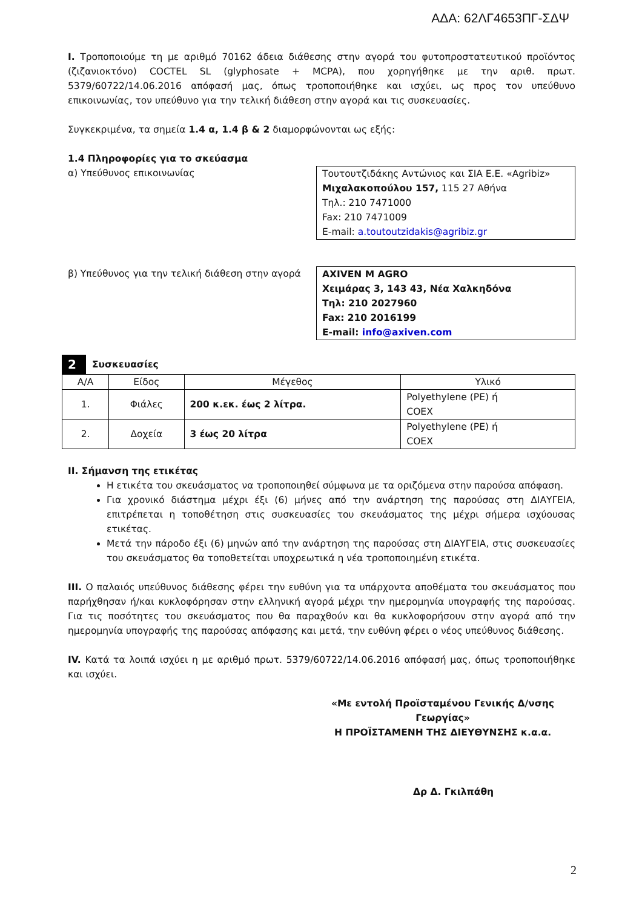ΑΔΑ: 62ΛΓ4653ΠΓ-ΣΔΨ
I. Τροποποιούμε τη με αριθμό 70162 άδεια διάθεσης στην αγορά του φυτοπροστατευτικού προϊόντος (ζιζανιοκτόνο) COCTEL SL (glyphosate + MCPA), που χορηγήθηκε με την αριθ. πρωτ. 5379/60722/14.06.2016 απόφασή μας, όπως τροποποιήθηκε και ισχύει, ως προς τον υπεύθυνο επικοινωνίας, τον υπεύθυνο για την τελική διάθεση στην αγορά και τις συσκευασίες.
Συγκεκριμένα, τα σημεία 1.4 α, 1.4 β & 2 διαμορφώνονται ως εξής:
1.4 Πληροφορίες για το σκεύασμα
α) Υπεύθυνος επικοινωνίας Τουτουτζιδάκης Αντώνιος και ΣΙΑ Ε.Ε. «Agribiz»
Μιχαλακοπούλου 157, 115 27 Αθήνα
Τηλ.: 210 7471000
Fax: 210 7471009
E-mail: a.toutoutzidakis@agribiz.gr
β) Υπεύθυνος για την τελική διάθεση στην αγορά
AXIVEN M AGRO
Χειμάρας 3, 143 43, Νέα Χαλκηδόνα
Τηλ: 210 2027960
Fax: 210 2016199
E-mail: info@axiven.com
2 Συσκευασίες
| Α/Α | Είδος | Μέγεθος | Υλικό |
| --- | --- | --- | --- |
| 1. | Φιάλες | 200 κ.εκ. έως 2 λίτρα. | Polyethylene (PE) ή COEX |
| 2. | Δοχεία | 3 έως 20 λίτρα | Polyethylene (PE) ή COEX |
II. Σήμανση της ετικέτας
Η ετικέτα του σκευάσματος να τροποποιηθεί σύμφωνα με τα οριζόμενα στην παρούσα απόφαση.
Για χρονικό διάστημα μέχρι έξι (6) μήνες από την ανάρτηση της παρούσας στη ΔΙΑΥΓΕΙΑ, επιτρέπεται η τοποθέτηση στις συσκευασίες του σκευάσματος της μέχρι σήμερα ισχύουσας ετικέτας.
Μετά την πάροδο έξι (6) μηνών από την ανάρτηση της παρούσας στη ΔΙΑΥΓΕΙΑ, στις συσκευασίες του σκευάσματος θα τοποθετείται υποχρεωτικά η νέα τροποποιημένη ετικέτα.
III. Ο παλαιός υπεύθυνος διάθεσης φέρει την ευθύνη για τα υπάρχοντα αποθέματα του σκευάσματος που παρήχθησαν ή/και κυκλοφόρησαν στην ελληνική αγορά μέχρι την ημερομηνία υπογραφής της παρούσας. Για τις ποσότητες του σκευάσματος που θα παραχθούν και θα κυκλοφορήσουν στην αγορά από την ημερομηνία υπογραφής της παρούσας απόφασης και μετά, την ευθύνη φέρει ο νέος υπεύθυνος διάθεσης.
IV. Κατά τα λοιπά ισχύει η με αριθμό πρωτ. 5379/60722/14.06.2016 απόφασή μας, όπως τροποποιήθηκε και ισχύει.
«Με εντολή Προϊσταμένου Γενικής Δ/νσης Γεωργίας»
Η ΠΡΟΪΣΤΑΜΕΝΗ ΤΗΣ ΔΙΕΥΘΥΝΣΗΣ κ.α.α.
Δρ Δ. Γκιλπάθη
2